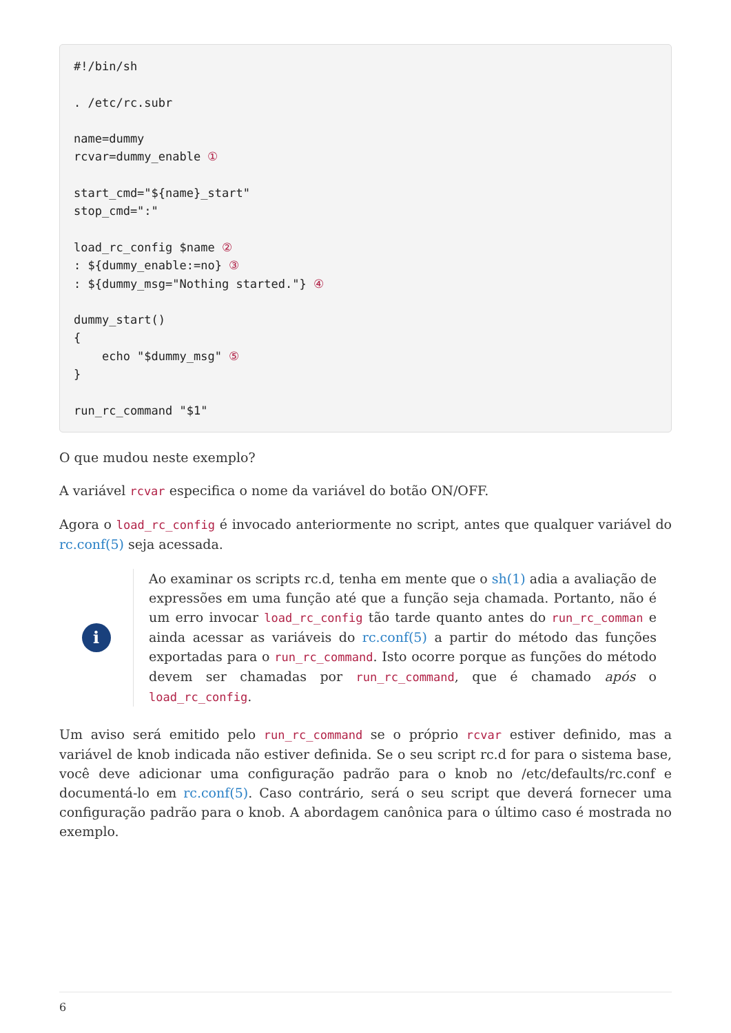#!/bin/sh

. /etc/rc.subr

name=dummy
rcvar=dummy_enable ①

start_cmd="${name}_start"
stop_cmd=":"

load_rc_config $name ②
: ${dummy_enable:=no} ③
: ${dummy_msg="Nothing started."} ④

dummy_start()
{
    echo "$dummy_msg" ⑤
}

run_rc_command "$1"
O que mudou neste exemplo?
A variável rcvar especifica o nome da variável do botão ON/OFF.
Agora o load_rc_config é invocado anteriormente no script, antes que qualquer variável do rc.conf(5) seja acessada.
i
Ao examinar os scripts rc.d, tenha em mente que o sh(1) adia a avaliação de expressões em uma função até que a função seja chamada. Portanto, não é um erro invocar load_rc_config tão tarde quanto antes do run_rc_comman e ainda acessar as variáveis do rc.conf(5) a partir do método das funções exportadas para o run_rc_command. Isto ocorre porque as funções do método devem ser chamadas por run_rc_command, que é chamado após o load_rc_config.
Um aviso será emitido pelo run_rc_command se o próprio rcvar estiver definido, mas a variável de knob indicada não estiver definida. Se o seu script rc.d for para o sistema base, você deve adicionar uma configuração padrão para o knob no /etc/defaults/rc.conf e documentá-lo em rc.conf(5). Caso contrário, será o seu script que deverá fornecer uma configuração padrão para o knob. A abordagem canônica para o último caso é mostrada no exemplo.
6